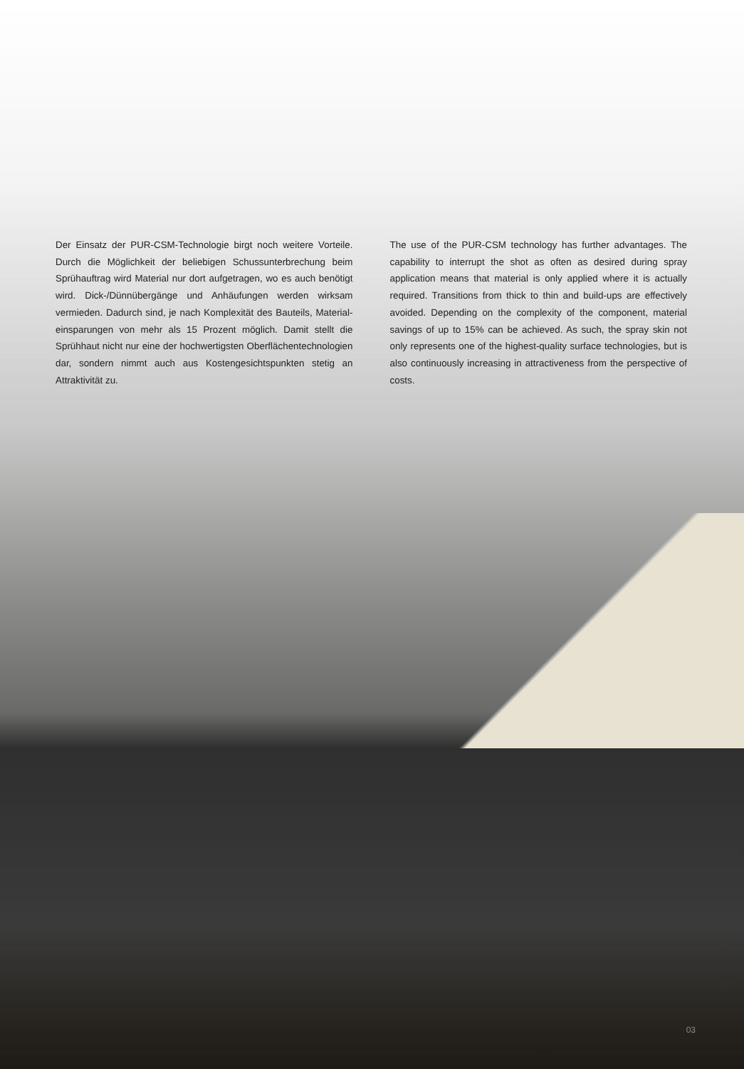Der Einsatz der PUR-CSM-Technologie birgt noch weitere Vorteile. Durch die Möglichkeit der beliebigen Schussunterbrechung beim Sprühauftrag wird Material nur dort aufgetragen, wo es auch benötigt wird. Dick-/Dünnübergänge und Anhäufungen werden wirksam vermieden. Dadurch sind, je nach Komplexität des Bauteils, Material­einsparungen von mehr als 15 Prozent möglich. Damit stellt die Sprühhaut nicht nur eine der hochwertigsten Oberflächentechno­logien dar, sondern nimmt auch aus Kostengesichtspunkten stetig an Attraktivität zu.
The use of the PUR-CSM technology has further advantages. The capability to interrupt the shot as often as desired during spray application means that material is only applied where it is actually required. Transitions from thick to thin and build-ups are effectively avoided. Depending on the complexity of the component, material savings of up to 15% can be achieved. As such, the spray skin not only represents one of the highest-quality surface technologies, but is also continuously increasing in attractiveness from the perspective of costs.
03